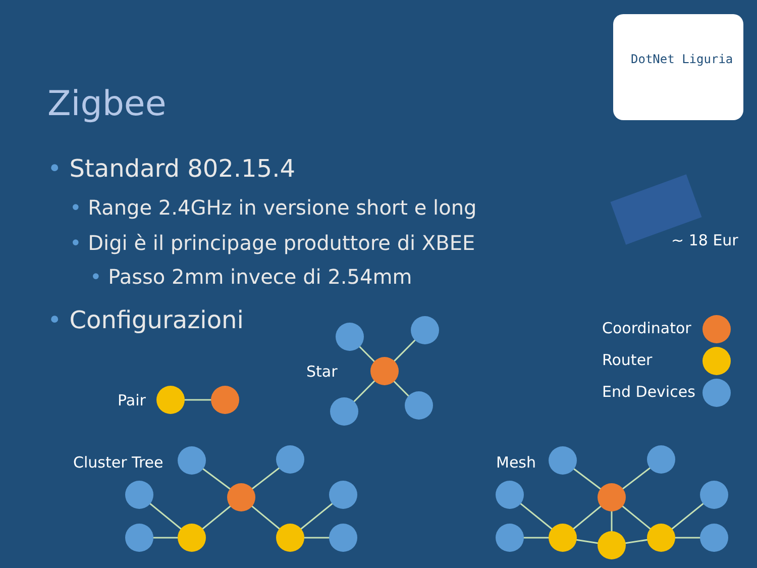Zigbee
• Standard 802.15.4
• Range 2.4GHz in versione short e long
• Digi è il principage produttore di XBEE
• Passo 2mm invece di 2.54mm
• Configurazioni
~ 18 Eur
Coordinator
Router
End Devices
Pair
Star
Cluster Tree Mesh
DotNet Liguria